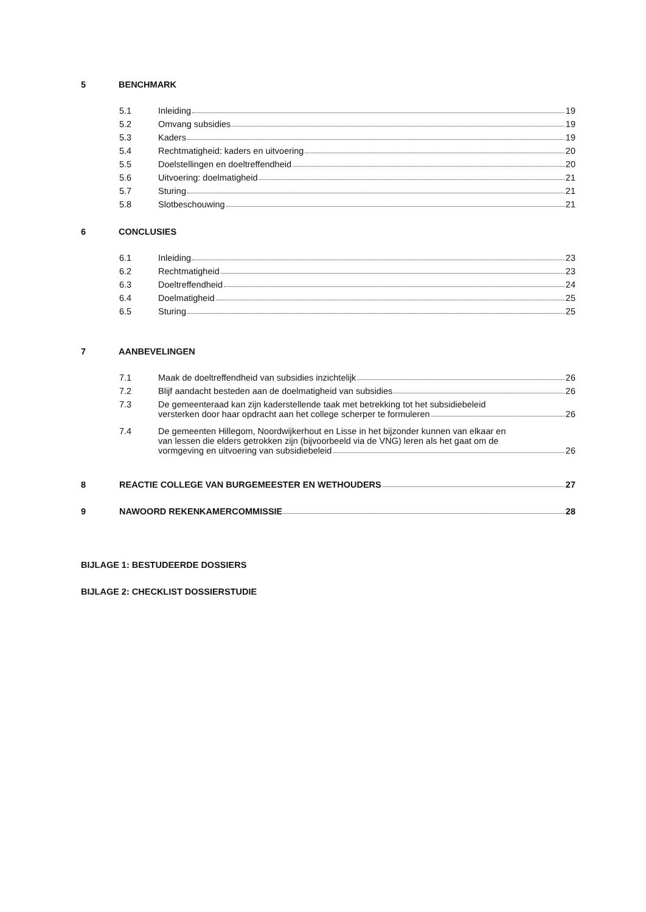5 BENCHMARK
5.1 Inleiding 19
5.2 Omvang subsidies 19
5.3 Kaders 19
5.4 Rechtmatigheid: kaders en uitvoering 20
5.5 Doelstellingen en doeltreffendheid 20
5.6 Uitvoering: doelmatigheid 21
5.7 Sturing 21
5.8 Slotbeschouwing 21
6 CONCLUSIES
6.1 Inleiding 23
6.2 Rechtmatigheid 23
6.3 Doeltreffendheid 24
6.4 Doelmatigheid 25
6.5 Sturing 25
7 AANBEVELINGEN
7.1 Maak de doeltreffendheid van subsidies inzichtelijk 26
7.2 Blijf aandacht besteden aan de doelmatigheid van subsidies 26
7.3 De gemeenteraad kan zijn kaderstellende taak met betrekking tot het subsidiebeleid
versterken door haar opdracht aan het college scherper te formuleren 26
7.4 De gemeenten Hillegom, Noordwijkerhout en Lisse in het bijzonder kunnen van elkaar en
van lessen die elders getrokken zijn (bijvoorbeeld via de VNG) leren als het gaat om de
vormgeving en uitvoering van subsidiebeleid 26
8 REACTIE COLLEGE VAN BURGEMEESTER EN WETHOUDERS 27
9 NAWOORD REKENKAMERCOMMISSIE 28
BIJLAGE 1: BESTUDEERDE DOSSIERS
BIJLAGE 2: CHECKLIST DOSSIERSTUDIE